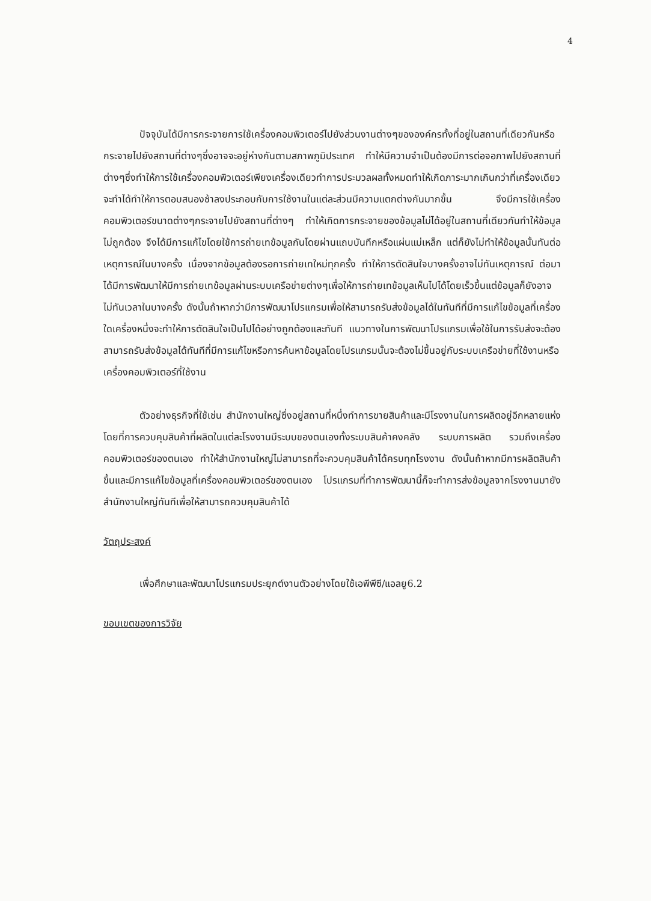4
ปัจจุบันได้มีการกระจายการใช้เครื่องคอมพิวเตอร์ไปยังส่วนงานต่างๆขององค์กรทั้งที่อยู่ในสถานที่เดียวกันหรือกระจายไปยังสถานที่ต่างๆซึ่งอาจจะอยู่ห่างกันตามสภาพภูมิประเทศ ทำให้มีความจำเป็นต้องมีการต่อจอภาพไปยังสถานที่ต่างๆซึ่งทำให้การใช้เครื่องคอมพิวเตอร์เพียงเครื่องเดียวทำการประมวลผลทั้งหมดทำให้เกิดภาระมากเกินกว่าที่เครื่องเดียวจะทำได้ทำให้การตอบสนองช้าลงประกอบกับการใช้งานในแต่ละส่วนมีความแตกต่างกันมากขึ้น จึงมีการใช้เครื่องคอมพิวเตอร์ขนาดต่างๆกระจายไปยังสถานที่ต่างๆ ทำให้เกิดการกระจายของข้อมูลไม่ได้อยู่ในสถานที่เดียวกันทำให้ข้อมูลไม่ถูกต้อง จึงได้มีการแก้ไขโดยใช้การถ่ายเทข้อมูลกันโดยผ่านแถบบันทึกหรือแผ่นแม่เหล็ก แต่ก็ยังไม่ทำให้ข้อมูลนั้นทันต่อเหตุการณ์ในบางครั้ง เนื่องจากข้อมูลต้องรอการถ่ายเทใหม่ทุกครั้ง ทำให้การตัดสินใจบางครั้งอาจไม่ทันเหตุการณ์ ต่อมาได้มีการพัฒนาให้มีการถ่ายเทข้อมูลผ่านระบบเครือข่ายต่างๆเพื่อให้การถ่ายเทข้อมูลเห็นไปได้โดยเร็วขึ้นแต่ข้อมูลก็ยังอาจไม่ทันเวลาในบางครั้ง ดังนั้นถ้าหากว่ามีการพัฒนาโปรแกรมเพื่อให้สามารถรับส่งข้อมูลได้ในทันทีที่มีการแก้ไขข้อมูลที่เครื่องใดเครื่องหนึ่งจะทำให้การตัดสินใจเป็นไปได้อย่างถูกต้องและทันที แนวทางในการพัฒนาโปรแกรมเพื่อใช้ในการรับส่งจะต้องสามารถรับส่งข้อมูลได้ทันทีที่มีการแก้ไขหรือการค้นหาข้อมูลโดยโปรแกรมนั้นจะต้องไม่ขึ้นอยู่กับระบบเครือข่ายที่ใช้งานหรือเครื่องคอมพิวเตอร์ที่ใช้งาน
ตัวอย่างธุรกิจที่ใช้เช่น สำนักงานใหญ่ซึ่งอยู่สถานที่หนึ่งทำการขายสินค้าและมีโรงงานในการผลิตอยู่อีกหลายแห่งโดยที่การควบคุมสินค้าที่ผลิตในแต่ละโรงงานมีระบบของตนเองทั้งระบบสินค้าคงคลัง ระบบการผลิต รวมถึงเครื่องคอมพิวเตอร์ของตนเอง ทำให้สำนักงานใหญ่ไม่สามารถที่จะควบคุมสินค้าได้ครบทุกโรงงาน ดังนั้นถ้าหากมีการผลิตสินค้าขึ้นและมีการแก้ไขข้อมูลที่เครื่องคอมพิวเตอร์ของตนเอง โปรแกรมที่ทำการพัฒนานี้ก็จะทำการส่งข้อมูลจากโรงงานมายังสำนักงานใหญ่ทันทีเพื่อให้สามารถควบคุมสินค้าได้
วัตถุประสงค์
เพื่อศึกษาและพัฒนาโปรแกรมประยุกต์งานตัวอย่างโดยใช้เอพีพีซี/แอลยู6.2
ขอบเขตของการวิจัย